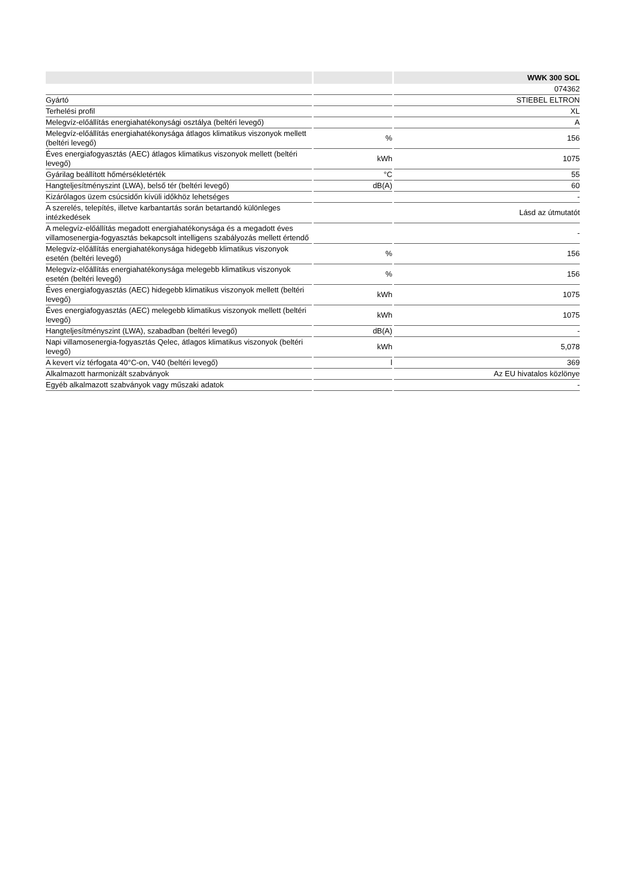| | | WWK 300 SOL |
| --- | --- | --- |
| | | 074362 |
| Gyártó | | STIEBEL ELTRON |
| Terhelési profil | | XL |
| Melegvíz-előállítás energiahatékonysági osztálya (beltéri levegő) | | A |
| Melegvíz-előállítás energiahatékonysága átlagos klimatikus viszonyok mellett (beltéri levegő) | % | 156 |
| Éves energiafogyasztás (AEC) átlagos klimatikus viszonyok mellett (beltéri levegő) | kWh | 1075 |
| Gyárilag beállított hőmérsékletérték | °C | 55 |
| Hangteljesítményszint (LWA), belső tér (beltéri levegő) | dB(A) | 60 |
| Kizárólagos üzem csúcsidőn kívüli időkhöz lehetséges | | - |
| A szerelés, telepítés, illetve karbantartás során betartandó különleges intézkedések | | Lásd az útmutatót |
| A melegvíz-előállítás megadott energiahatékonysága és a megadott éves villamosenergia-fogyasztás bekapcsolt intelligens szabályozás mellett értendő | | - |
| Melegvíz-előállítás energiahatékonysága hidegebb klimatikus viszonyok esetén (beltéri levegő) | % | 156 |
| Melegvíz-előállítás energiahatékonysága melegebb klimatikus viszonyok esetén (beltéri levegő) | % | 156 |
| Éves energiafogyasztás (AEC) hidegebb klimatikus viszonyok mellett (beltéri levegő) | kWh | 1075 |
| Éves energiafogyasztás (AEC) melegebb klimatikus viszonyok mellett (beltéri levegő) | kWh | 1075 |
| Hangteljesítményszint (LWA), szabadban (beltéri levegő) | dB(A) | - |
| Napi villamosenergia-fogyasztás Qelec, átlagos klimatikus viszonyok (beltéri levegő) | kWh | 5,078 |
| A kevert víz térfogata 40°C-on, V40 (beltéri levegő) | l | 369 |
| Alkalmazott harmonizált szabványok | | Az EU hivatalos közlönye |
| Egyéb alkalmazott szabványok vagy műszaki adatok | | - |